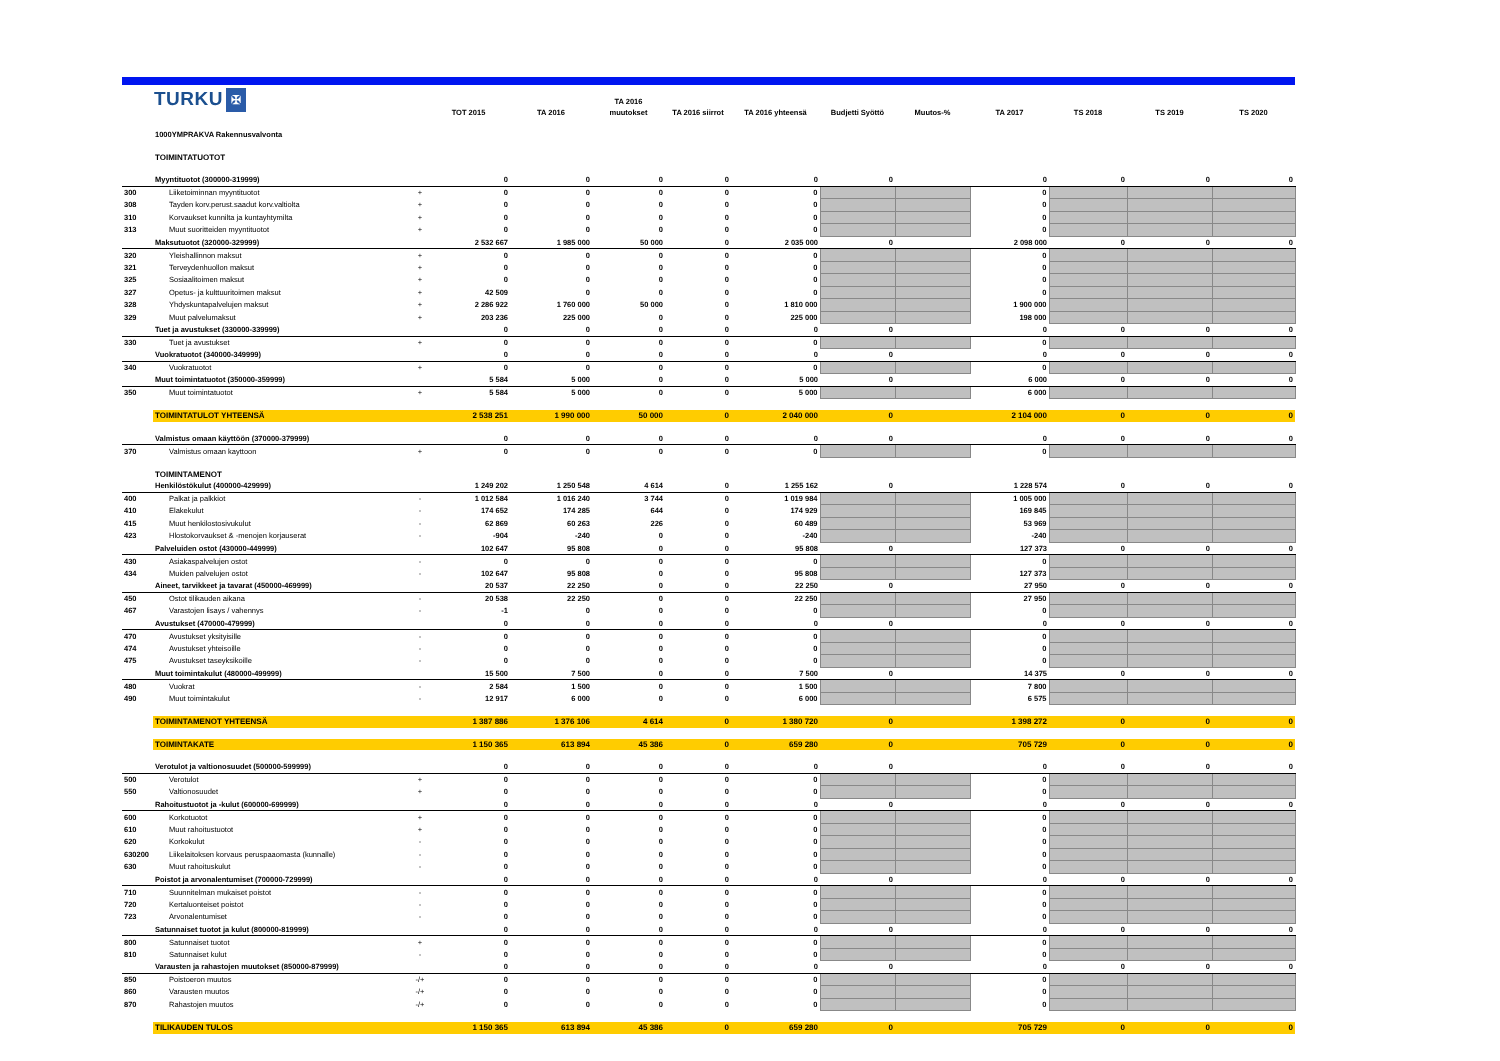TURKU ✠
| | | | TOT 2015 | TA 2016 | TA 2016 muutokset | TA 2016 siirrot | TA 2016 yhteensä | Budjetti Syöttö | Muutos-% | TA 2017 | TS 2018 | TS 2019 | TS 2020 |
| --- | --- | --- | --- | --- | --- | --- | --- | --- | --- | --- | --- | --- | --- |
| | 1000YMPRAKVA Rakennusvalvonta | | | | | | | | | | | | |
| | TOIMINTATUOTOT | | | | | | | | | | | | |
| | Myyntituotot (300000-319999) | | 0 | 0 | 0 | 0 | 0 | 0 | | 0 | 0 | 0 | 0 |
| 300 | Liiketoiminnan myyntituotot | + | 0 | 0 | 0 | 0 | 0 | | | 0 | | | |
| 308 | Tayden korv.perust.saadut korv.valtiolta | + | 0 | 0 | 0 | 0 | 0 | | | 0 | | | |
| 310 | Korvaukset kunnilta ja kuntayhtymilta | + | 0 | 0 | 0 | 0 | 0 | | | 0 | | | |
| 313 | Muut suoritteiden myyntituotot | + | 0 | 0 | 0 | 0 | 0 | | | 0 | | | |
| | Maksutuotot (320000-329999) | | 2 532 667 | 1 985 000 | 50 000 | 0 | 2 035 000 | 0 | | 2 098 000 | 0 | 0 | 0 |
| 320 | Yleishallinnon maksut | + | 0 | 0 | 0 | 0 | 0 | | | 0 | | | |
| 321 | Terveydenhuollon maksut | + | 0 | 0 | 0 | 0 | 0 | | | 0 | | | |
| 325 | Sosiaalitoimen maksut | + | 0 | 0 | 0 | 0 | 0 | | | 0 | | | |
| 327 | Opetus- ja kulttuuritoimen maksut | + | 42 509 | 0 | 0 | 0 | 0 | | | 0 | | | |
| 328 | Yhdyskuntapalvelujen maksut | + | 2 286 922 | 1 760 000 | 50 000 | 0 | 1 810 000 | | | 1 900 000 | | | |
| 329 | Muut palvelumaksut | + | 203 236 | 225 000 | 0 | 0 | 225 000 | | | 198 000 | | | |
| | Tuet ja avustukset (330000-339999) | | 0 | 0 | 0 | 0 | 0 | 0 | | 0 | 0 | 0 | 0 |
| 330 | Tuet ja avustukset | + | 0 | 0 | 0 | 0 | 0 | | | 0 | | | |
| | Vuokratuotot (340000-349999) | | 0 | 0 | 0 | 0 | 0 | 0 | | 0 | 0 | 0 | 0 |
| 340 | Vuokratuotot | + | 0 | 0 | 0 | 0 | 0 | | | 0 | | | |
| | Muut toimintatuotot (350000-359999) | | 5 584 | 5 000 | 0 | 0 | 5 000 | 0 | | 6 000 | 0 | 0 | 0 |
| 350 | Muut toimintatuotot | + | 5 584 | 5 000 | 0 | 0 | 5 000 | | | 6 000 | | | |
| | TOIMINTATULOT YHTEENSÄ | | 2 538 251 | 1 990 000 | 50 000 | 0 | 2 040 000 | 0 | | 2 104 000 | 0 | 0 | 0 |
| | Valmistus omaan käyttöön (370000-379999) | | 0 | 0 | 0 | 0 | 0 | 0 | | 0 | 0 | 0 | 0 |
| 370 | Valmistus omaan kayttoon | + | 0 | 0 | 0 | 0 | 0 | | | 0 | | | |
| | TOIMINTAMENOT | | | | | | | | | | | | |
| | Henkilöstökulut (400000-429999) | | 1 249 202 | 1 250 548 | 4 614 | 0 | 1 255 162 | 0 | | 1 228 574 | 0 | 0 | 0 |
| 400 | Palkat ja palkkiot | - | 1 012 584 | 1 016 240 | 3 744 | 0 | 1 019 984 | | | 1 005 000 | | | |
| 410 | Elakekulut | - | 174 652 | 174 285 | 644 | 0 | 174 929 | | | 169 845 | | | |
| 415 | Muut henkilostosivukulut | - | 62 869 | 60 263 | 226 | 0 | 60 489 | | | 53 969 | | | |
| 423 | Hlostokorvaukset & -menojen korjauserat | - | -904 | -240 | 0 | 0 | -240 | | | -240 | | | |
| | Palveluiden ostot (430000-449999) | | 102 647 | 95 808 | 0 | 0 | 95 808 | 0 | | 127 373 | 0 | 0 | 0 |
| 430 | Asiakaspalvelujen ostot | - | 0 | 0 | 0 | 0 | 0 | | | 0 | | | |
| 434 | Muiden palvelujen ostot | - | 102 647 | 95 808 | 0 | 0 | 95 808 | | | 127 373 | | | |
| | Aineet, tarvikkeet ja tavarat (450000-469999) | | 20 537 | 22 250 | 0 | 0 | 22 250 | 0 | | 27 950 | 0 | 0 | 0 |
| 450 | Ostot tilikauden aikana | - | 20 538 | 22 250 | 0 | 0 | 22 250 | | | 27 950 | | | |
| 467 | Varastojen lisays / vahennys | - | -1 | 0 | 0 | 0 | 0 | | | 0 | | | |
| | Avustukset (470000-479999) | | 0 | 0 | 0 | 0 | 0 | 0 | | 0 | 0 | 0 | 0 |
| 470 | Avustukset yksityisille | - | 0 | 0 | 0 | 0 | 0 | | | 0 | | | |
| 474 | Avustukset yhteisoille | - | 0 | 0 | 0 | 0 | 0 | | | 0 | | | |
| 475 | Avustukset taseyksikoille | - | 0 | 0 | 0 | 0 | 0 | | | 0 | | | |
| | Muut toimintakulut (480000-499999) | | 15 500 | 7 500 | 0 | 0 | 7 500 | 0 | | 14 375 | 0 | 0 | 0 |
| 480 | Vuokrat | - | 2 584 | 1 500 | 0 | 0 | 1 500 | | | 7 800 | | | |
| 490 | Muut toimintakulut | - | 12 917 | 6 000 | 0 | 0 | 6 000 | | | 6 575 | | | |
| | TOIMINTAMENOT YHTEENSÄ | | 1 387 886 | 1 376 106 | 4 614 | 0 | 1 380 720 | 0 | | 1 398 272 | 0 | 0 | 0 |
| | TOIMINTAKATE | | 1 150 365 | 613 894 | 45 386 | 0 | 659 280 | 0 | | 705 729 | 0 | 0 | 0 |
| | Verotulot ja valtionosuudet (500000-599999) | | 0 | 0 | 0 | 0 | 0 | 0 | | 0 | 0 | 0 | 0 |
| 500 | Verotulot | + | 0 | 0 | 0 | 0 | 0 | | | 0 | | | |
| 550 | Valtionosuudet | + | 0 | 0 | 0 | 0 | 0 | | | 0 | | | |
| | Rahoitustuotot ja -kulut (600000-699999) | | 0 | 0 | 0 | 0 | 0 | 0 | | 0 | 0 | 0 | 0 |
| 600 | Korkotuotot | + | 0 | 0 | 0 | 0 | 0 | | | 0 | | | |
| 610 | Muut rahoitustuotot | + | 0 | 0 | 0 | 0 | 0 | | | 0 | | | |
| 620 | Korkokulut | - | 0 | 0 | 0 | 0 | 0 | | | 0 | | | |
| 630200 | Liikelaitoksen korvaus peruspaaomasta (kunnalle) | - | 0 | 0 | 0 | 0 | 0 | | | 0 | | | |
| 630 | Muut rahoituskulut | - | 0 | 0 | 0 | 0 | 0 | | | 0 | | | |
| | Poistot ja arvonalentumiset (700000-729999) | | 0 | 0 | 0 | 0 | 0 | 0 | | 0 | 0 | 0 | 0 |
| 710 | Suunnitelman mukaiset poistot | - | 0 | 0 | 0 | 0 | 0 | | | 0 | | | |
| 720 | Kertaluonteiset poistot | - | 0 | 0 | 0 | 0 | 0 | | | 0 | | | |
| 723 | Arvonalentumiset | - | 0 | 0 | 0 | 0 | 0 | | | 0 | | | |
| | Satunnaiset tuotot ja kulut (800000-819999) | | 0 | 0 | 0 | 0 | 0 | 0 | | 0 | 0 | 0 | 0 |
| 800 | Satunnaiset tuotot | + | 0 | 0 | 0 | 0 | 0 | | | 0 | | | |
| 810 | Satunnaiset kulut | - | 0 | 0 | 0 | 0 | 0 | | | 0 | | | |
| | Varausten ja rahastojen muutokset (850000-879999) | | 0 | 0 | 0 | 0 | 0 | 0 | | 0 | 0 | 0 | 0 |
| 850 | Poistoeron muutos | -/+ | 0 | 0 | 0 | 0 | 0 | | | 0 | | | |
| 860 | Varausten muutos | -/+ | 0 | 0 | 0 | 0 | 0 | | | 0 | | | |
| 870 | Rahastojen muutos | -/+ | 0 | 0 | 0 | 0 | 0 | | | 0 | | | |
| | TILIKAUDEN TULOS | | 1 150 365 | 613 894 | 45 386 | 0 | 659 280 | 0 | | 705 729 | 0 | 0 | 0 |